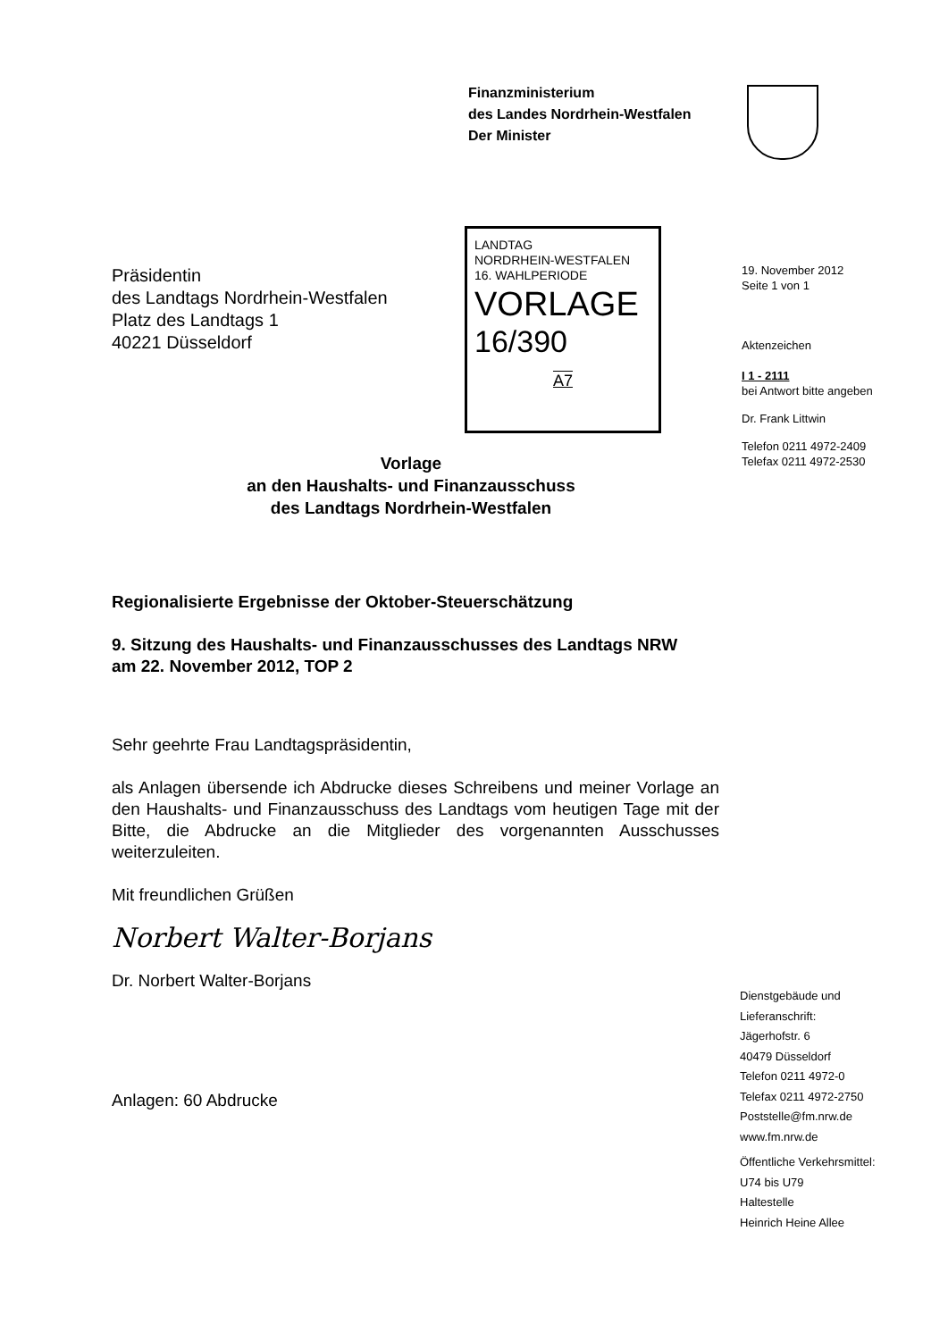Finanzministerium
des Landes Nordrhein-Westfalen
Der Minister
Präsidentin
des Landtags Nordrhein-Westfalen
Platz des Landtags 1
40221 Düsseldorf
LANDTAG
NORDRHEIN-WESTFALEN
16. WAHLPERIODE
VORLAGE
16/390
A7
19. November 2012
Seite 1 von 1
Aktenzeichen
I 1 - 2111
bei Antwort bitte angeben
Dr. Frank Littwin
Telefon 0211 4972-2409
Telefax 0211 4972-2530
Vorlage
an den Haushalts- und Finanzausschuss
des Landtags Nordrhein-Westfalen
Regionalisierte Ergebnisse der Oktober-Steuerschätzung
9. Sitzung des Haushalts- und Finanzausschusses des Landtags NRW
am 22. November 2012, TOP 2
Sehr geehrte Frau Landtagspräsidentin,
als Anlagen übersende ich Abdrucke dieses Schreibens und meiner Vorlage an den Haushalts- und Finanzausschuss des Landtags vom heutigen Tage mit der Bitte, die Abdrucke an die Mitglieder des vorgenannten Ausschusses weiterzuleiten.
Mit freundlichen Grüßen
Norbert Walter-Borjans
Dr. Norbert Walter-Borjans
Anlagen: 60 Abdrucke
Dienstgebäude und
Lieferanschrift:
Jägerhofstr. 6
40479 Düsseldorf
Telefon 0211 4972-0
Telefax 0211 4972-2750
Poststelle@fm.nrw.de
www.fm.nrw.de
Öffentliche Verkehrsmittel:
U74 bis U79
Haltestelle
Heinrich Heine Allee